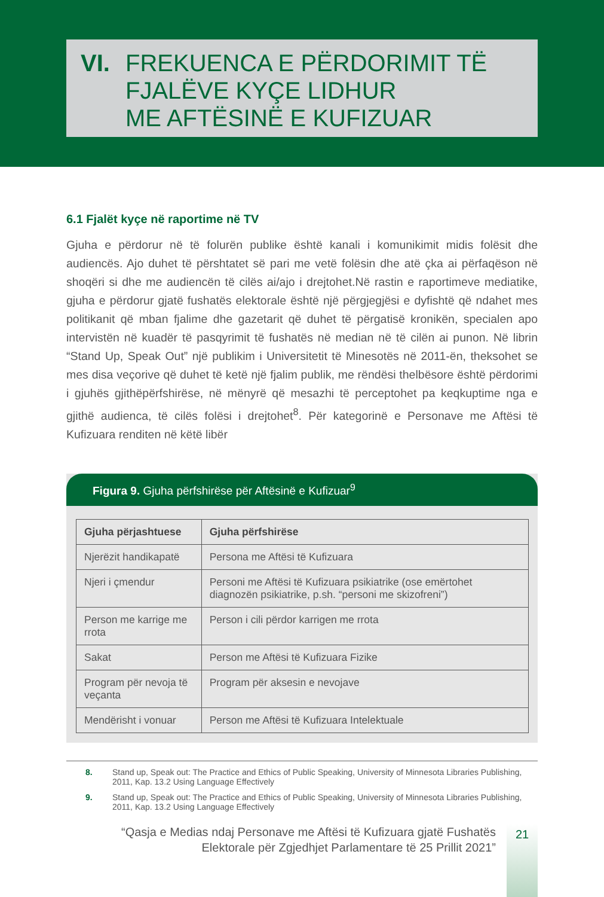VI. FREKUENCA E PËRDORIMIT TË
FJALËVE KYÇE LIDHUR
ME AFTËSINË E KUFIZUAR
6.1 Fjalët kyçe në raportime në TV
Gjuha e përdorur në të folurën publike është kanali i komunikimit midis folësit dhe audiencës. Ajo duhet të përshtatet së pari me vetë folësin dhe atë çka ai përfaqëson në shoqëri si dhe me audiencën të cilës ai/ajo i drejtohet.Në rastin e raportimeve mediatike, gjuha e përdorur gjatë fushatës elektorale është një përgjegjësi e dyfishtë që ndahet mes politikanit që mban fjalime dhe gazetarit që duhet të përgatisë kronikën, specialen apo intervistën në kuadër të pasqyrimit të fushatës në median në të cilën ai punon. Në librin “Stand Up, Speak Out” një publikim i Universitetit të Minesotës në 2011-ën, theksohet se mes disa veçorive që duhet të ketë një fjalim publik, me rëndësi thelbësore është përdorimi i gjuhës gjithëpërfshirëse, në mënyrë që mesazhi të perceptohet pa keqkuptime nga e gjithë audienca, të cilës folësi i drejtohet<sup>8</sup>. Për kategorinë e Personave me Aftësi të Kufizuara renditen në këtë libër
Figura 9. Gjuha përfshirëse për Aftësinë e Kufizuar<sup>9</sup>
| Gjuha përjashtuese | Gjuha përfshirëse |
| --- | --- |
| Njerëzit handikapatë | Persona me Aftësi të Kufizuara |
| Njeri i çmendur | Personi me Aftësi të Kufizuara psikiatrike (ose emërtohet diagnozën psikiatrike, p.sh. “personi me skizofreni”) |
| Person me karrige me rrota | Person i cili përdor karrigen me rrota |
| Sakat | Person me Aftësi të Kufizuara Fizike |
| Program për nevoja të veçanta | Program për aksesin e nevojave |
| Mendërisht i vonuar | Person me Aftësi të Kufizuara Intelektuale |
8. Stand up, Speak out: The Practice and Ethics of Public Speaking, University of Minnesota Libraries Publishing, 2011, Kap. 13.2 Using Language Effectively
9. Stand up, Speak out: The Practice and Ethics of Public Speaking, University of Minnesota Libraries Publishing, 2011, Kap. 13.2 Using Language Effectively
“Qasja e Medias ndaj Personave me Aftësi të Kufizuara gjatë Fushatës
Elektorale për Zgjedhjet Parlamentare të 25 Prillit 2021”
21